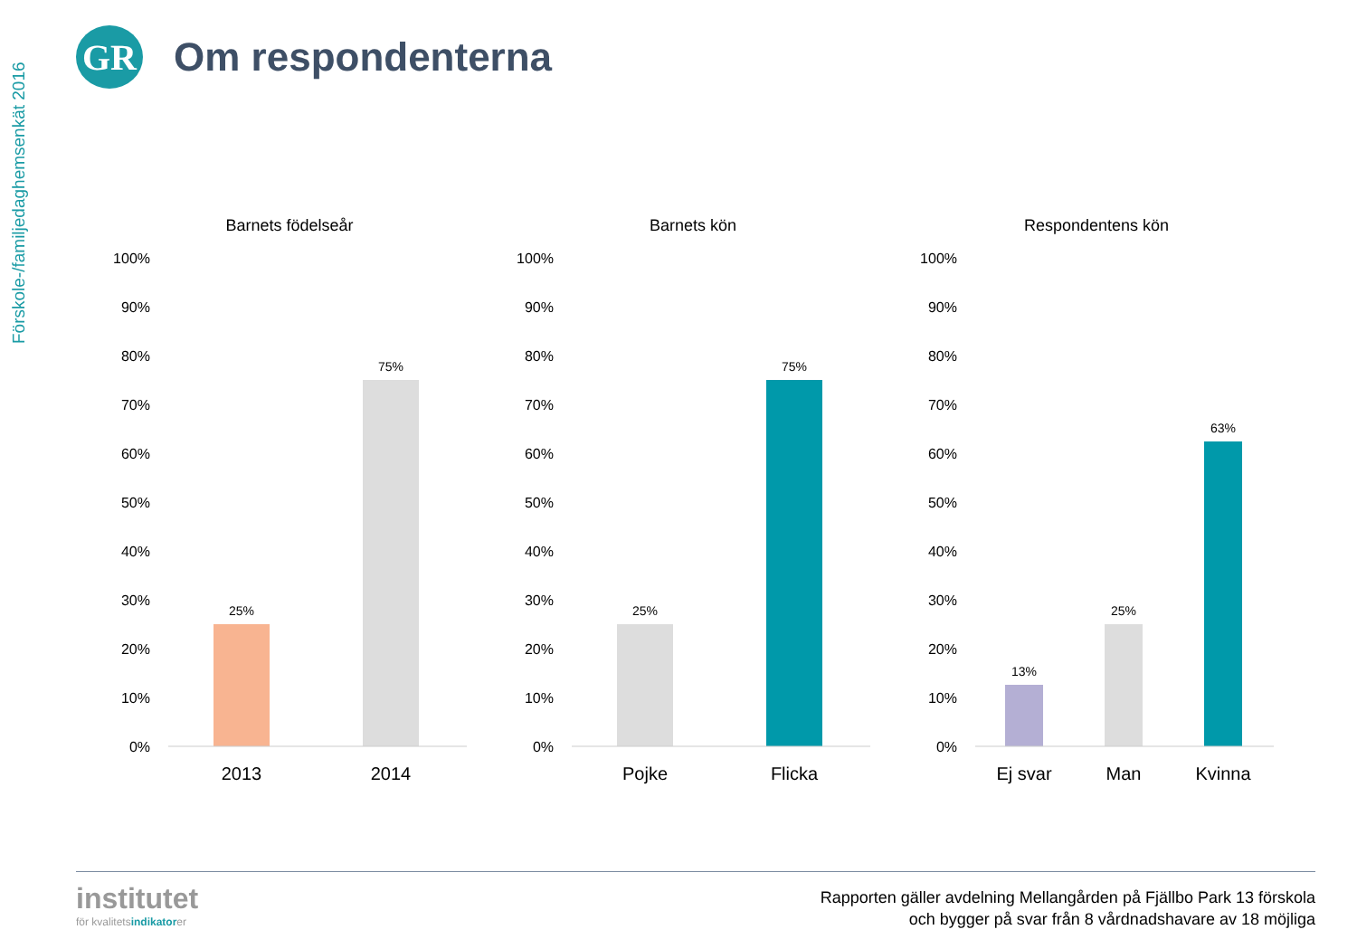Förskole-/familjedaghemsenkät 2016
GR
Om respondenterna
Barnets födelseår
100%
90%
80%
70%
60%
50%
40%
30%
20%
10%
0%
25%
75%
2013
2014
Barnets kön
100%
90%
80%
70%
60%
50%
40%
30%
20%
10%
0%
25%
75%
Pojke
Flicka
Respondentens kön
100%
90%
80%
70%
60%
50%
40%
30%
20%
10%
0%
13%
25%
63%
Ej svar
Man
Kvinna
institutet
för kvalitetsindikatorer
Rapporten gäller avdelning Mellangården på Fjällbo Park 13 förskola
och bygger på svar från 8 vårdnadshavare av 18 möjliga